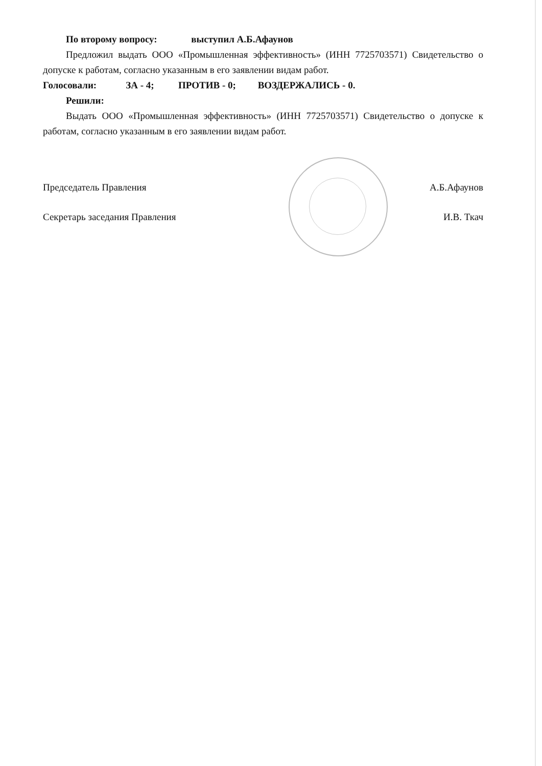По второму вопросу: выступил А.Б.Афаунов
Предложил выдать ООО «Промышленная эффективность» (ИНН 7725703571) Свидетельство о допуске к работам, согласно указанным в его заявлении видам работ.
Голосовали: ЗА - 4; ПРОТИВ - 0; ВОЗДЕРЖАЛИСЬ - 0.
Решили:
Выдать ООО «Промышленная эффективность» (ИНН 7725703571) Свидетельство о допуске к работам, согласно указанным в его заявлении видам работ.
Председатель Правления А.Б.Афаунов
Секретарь заседания Правления И.В. Ткач